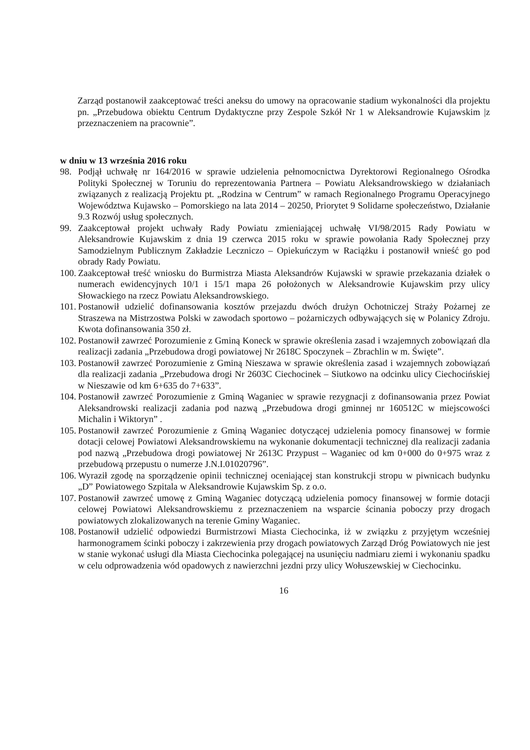Zarząd postanowił zaakceptować treści aneksu do umowy na opracowanie stadium wykonalności dla projektu pn. „Przebudowa obiektu Centrum Dydaktyczne przy Zespole Szkół Nr 1 w Aleksandrowie Kujawskim |z przeznaczeniem na pracownie”.
w dniu w 13 września 2016 roku
98. Podjął uchwałę nr 164/2016 w sprawie udzielenia pełnomocnictwa Dyrektorowi Regionalnego Ośrodka Polityki Społecznej w Toruniu do reprezentowania Partnera – Powiatu Aleksandrowskiego w działaniach związanych z realizacją Projektu pt. „Rodzina w Centrum” w ramach Regionalnego Programu Operacyjnego Województwa Kujawsko – Pomorskiego na lata 2014 – 20250, Priorytet 9 Solidarne społeczeństwo, Działanie 9.3 Rozwój usług społecznych.
99. Zaakceptował projekt uchwały Rady Powiatu zmieniającej uchwałę VI/98/2015 Rady Powiatu w Aleksandrowie Kujawskim z dnia 19 czerwca 2015 roku w sprawie powołania Rady Społecznej przy Samodzielnym Publicznym Zakładzie Leczniczo – Opiekuńczym w Raciążku i postanowił wnieść go pod obrady Rady Powiatu.
100. Zaakceptował treść wniosku do Burmistrza Miasta Aleksandrów Kujawski w sprawie przekazania działek o numerach ewidencyjnych 10/1 i 15/1 mapa 26 położonych w Aleksandrowie Kujawskim przy ulicy Słowackiego na rzecz Powiatu Aleksandrowskiego.
101. Postanowił udzielić dofinansowania kosztów przejazdu dwóch drużyn Ochotniczej Straży Pożarnej ze Straszewa na Mistrzostwa Polski w zawodach sportowo – pożarniczych odbywających się w Polanicy Zdroju. Kwota dofinansowania 350 zł.
102. Postanowił zawrzeć Porozumienie z Gminą Koneck w sprawie określenia zasad i wzajemnych zobowiązań dla realizacji zadania „Przebudowa drogi powiatowej Nr 2618C Spoczynek – Zbrachlin w m. Święte”.
103. Postanowił zawrzeć Porozumienie z Gminą Nieszawa w sprawie określenia zasad i wzajemnych zobowiązań dla realizacji zadania „Przebudowa drogi Nr 2603C Ciechocinek – Siutkowo na odcinku ulicy Ciechocińskiej w Nieszawie od km 6+635 do 7+633”.
104. Postanowił zawrzeć Porozumienie z Gminą Waganiec w sprawie rezygnacji z dofinansowania przez Powiat Aleksandrowski realizacji zadania pod nazwą „Przebudowa drogi gminnej nr 160512C w miejscowości Michalin i Wiktoryn” .
105. Postanowił zawrzeć Porozumienie z Gminą Waganiec dotyczącej udzielenia pomocy finansowej w formie dotacji celowej Powiatowi Aleksandrowskiemu na wykonanie dokumentacji technicznej dla realizacji zadania pod nazwą „Przebudowa drogi powiatowej Nr 2613C Przypust – Waganiec od km 0+000 do 0+975 wraz z przebudową przepustu o numerze J.N.I.01020796”.
106. Wyraził zgodę na sporządzenie opinii technicznej oceniającej stan konstrukcji stropu w piwnicach budynku „D” Powiatowego Szpitala w Aleksandrowie Kujawskim Sp. z o.o.
107. Postanowił zawrzeć umowę z Gminą Waganiec dotyczącą udzielenia pomocy finansowej w formie dotacji celowej Powiatowi Aleksandrowskiemu z przeznaczeniem na wsparcie ścinania poboczy przy drogach powiatowych zlokalizowanych na terenie Gminy Waganiec.
108. Postanowił udzielić odpowiedzi Burmistrzowi Miasta Ciechocinka, iż w związku z przyjętym wcześniej harmonogramem ścinki poboczy i zakrzewienia przy drogach powiatowych Zarząd Dróg Powiatowych nie jest w stanie wykonać usługi dla Miasta Ciechocinka polegającej na usunięciu nadmiaru ziemi i wykonaniu spadku w celu odprowadzenia wód opadowych z nawierzchni jezdni przy ulicy Wołuszewskiej w Ciechocinku.
16